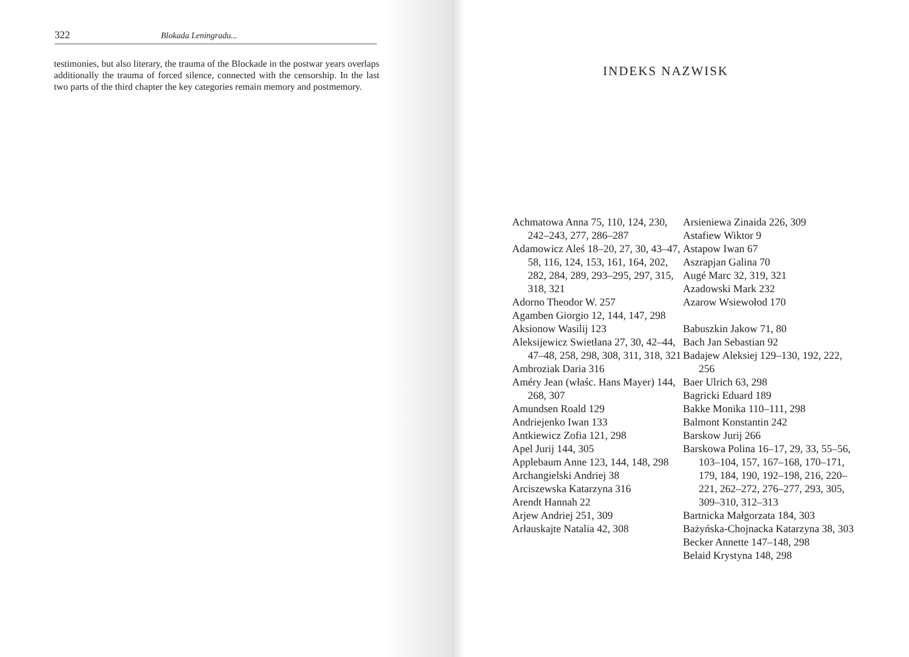322 Blokada Leningradu...
testimonies, but also literary, the trauma of the Blockade in the postwar years overlaps additionally the trauma of forced silence, connected with the censorship. In the last two parts of the third chapter the key categories remain memory and postmemory.
INDEKS NAZWISK
Achmatowa Anna 75, 110, 124, 230, 242–243, 277, 286–287
Adamowicz Aleś 18–20, 27, 30, 43–47, 58, 116, 124, 153, 161, 164, 202, 282, 284, 289, 293–295, 297, 315, 318, 321
Adorno Theodor W. 257
Agamben Giorgio 12, 144, 147, 298
Aksionow Wasilij 123
Aleksijewicz Swietłana 27, 30, 42–44, 47–48, 258, 298, 308, 311, 318, 321
Ambroziak Daria 316
Améry Jean (właśc. Hans Mayer) 144, 268, 307
Amundsen Roald 129
Andriejenko Iwan 133
Antkiewicz Zofia 121, 298
Apel Jurij 144, 305
Applebaum Anne 123, 144, 148, 298
Archangielski Andriej 38
Arciszewska Katarzyna 316
Arendt Hannah 22
Arjew Andriej 251, 309
Arłauskajte Natalia 42, 308
Arsieniewa Zinaida 226, 309
Astafiew Wiktor 9
Astapow Iwan 67
Aszrapjan Galina 70
Augé Marc 32, 319, 321
Azadowski Mark 232
Azarow Wsiewołod 170
Babuszkin Jakow 71, 80
Bach Jan Sebastian 92
Badajew Aleksiej 129–130, 192, 222, 256
Baer Ulrich 63, 298
Bagricki Eduard 189
Bakke Monika 110–111, 298
Balmont Konstantin 242
Barskow Jurij 266
Barskowa Polina 16–17, 29, 33, 55–56, 103–104, 157, 167–168, 170–171, 179, 184, 190, 192–198, 216, 220–221, 262–272, 276–277, 293, 305, 309–310, 312–313
Bartnicka Małgorzata 184, 303
Bażyńska-Chojnacka Katarzyna 38, 303
Becker Annette 147–148, 298
Belaid Krystyna 148, 298